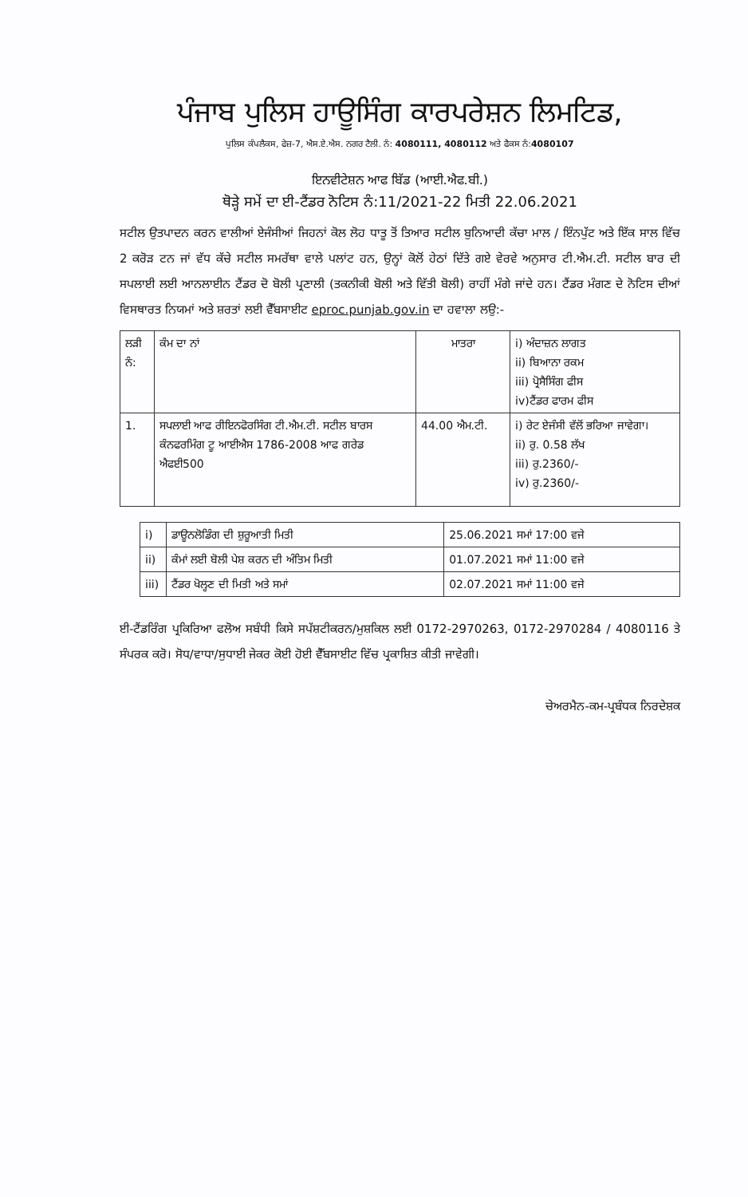ਪੰਜਾਬ ਪੁਲਿਸ ਹਾਊਸਿੰਗ ਕਾਰਪਰੇਸ਼ਨ ਲਿਮਟਿਡ,
ਪੁਲਿਸ ਕੰਪਲੈਕਸ, ਫੇਜ਼-7, ਐਸ.ਏ.ਐਸ. ਨਗਰ ਟੈਲੀ. ਨੰ: 4080111, 4080112 ਅਤੇ ਫੈਕਸ ਨੰ:4080107
ਇਨਵੀਟੇਸ਼ਨ ਆਫ ਬਿੱਡ (ਆਈ.ਐਫ.ਬੀ.)
ਥੋੜ੍ਹੇ ਸਮੇਂ ਦਾ ਈ-ਟੈਂਡਰ ਨੋਟਿਸ ਨੰ:11/2021-22 ਮਿਤੀ 22.06.2021
ਸਟੀਲ ਉਤਪਾਦਨ ਕਰਨ ਵਾਲੀਆਂ ਏਜੰਸੀਆਂ ਜਿਹਨਾਂ ਕੋਲ ਲੋਹ ਧਾਤੂ ਤੋਂ ਤਿਆਰ ਸਟੀਲ ਬੁਨਿਆਦੀ ਕੱਚਾ ਮਾਲ / ਇੰਨਪੁੱਟ ਅਤੇ ਇੱਕ ਸਾਲ ਵਿੱਚ 2 ਕਰੋੜ ਟਨ ਜਾਂ ਵੱਧ ਕੱਚੇ ਸਟੀਲ ਸਮਰੱਥਾ ਵਾਲੇ ਪਲਾਂਟ ਹਨ, ਉਨ੍ਹਾਂ ਕੋਲੋਂ ਹੇਠਾਂ ਦਿੱਤੇ ਗਏ ਵੇਰਵੇ ਅਨੁਸਾਰ ਟੀ.ਐਮ.ਟੀ. ਸਟੀਲ ਬਾਰ ਦੀ ਸਪਲਾਈ ਲਈ ਆਨਲਾਈਨ ਟੈਂਡਰ ਦੋ ਬੋਲੀ ਪ੍ਰਣਾਲੀ (ਤਕਨੀਕੀ ਬੋਲੀ ਅਤੇ ਵਿੱਤੀ ਬੋਲੀ) ਰਾਹੀਂ ਮੰਗੇ ਜਾਂਦੇ ਹਨ। ਟੈਂਡਰ ਮੰਗਣ ਦੇ ਨੋਟਿਸ ਦੀਆਂ ਵਿਸਥਾਰਤ ਨਿਯਮਾਂ ਅਤੇ ਸ਼ਰਤਾਂ ਲਈ ਵੈੱਬਸਾਈਟ eproc.punjab.gov.in ਦਾ ਹਵਾਲਾ ਲਉ:-
| ਲੜੀ ਨੰ: | ਕੰਮ ਦਾ ਨਾਂ | ਮਾਤਰਾ | i) ਅੰਦਾਜ਼ਨ ਲਾਗਤ ii) ਬਿਆਨਾ ਰਕਮ iii) ਪ੍ਰੋਸੈਸਿੰਗ ਫੀਸ iv)ਟੈਂਡਰ ਫਾਰਮ ਫੀਸ |
| --- | --- | --- | --- |
| 1. | ਸਪਲਾਈ ਆਫ ਰੀਇਨਫੋਰਸਿੰਗ ਟੀ.ਐਮ.ਟੀ. ਸਟੀਲ ਬਾਰਸ ਕੰਨਫਰਮਿੰਗ ਟੂ ਆਈਐਸ 1786-2008 ਆਫ ਗਰੇਡ ਐਫਈ500 | 44.00 ਐਮ.ਟੀ. | i) ਰੇਟ ਏਜੰਸੀ ਵੱਲੋਂ ਭਰਿਆ ਜਾਵੇਗਾ। ii) ਰੁ. 0.58 ਲੱਖ iii) ਰੁ.2360/- iv) ਰੁ.2360/- |
| i) | ਡਾਊਨਲੋਡਿੰਗ ਦੀ ਸ਼ੁਰੂਆਤੀ ਮਿਤੀ | 25.06.2021 ਸਮਾਂ 17:00 ਵਜੇ |
| ii) | ਕੰਮਾਂ ਲਈ ਬੋਲੀ ਪੇਸ਼ ਕਰਨ ਦੀ ਅੰਤਿਮ ਮਿਤੀ | 01.07.2021 ਸਮਾਂ 11:00 ਵਜੇ |
| iii) | ਟੈਂਡਰ ਖੋਲ੍ਹਣ ਦੀ ਮਿਤੀ ਅਤੇ ਸਮਾਂ | 02.07.2021 ਸਮਾਂ 11:00 ਵਜੇ |
ਈ-ਟੈਂਡਰਿੰਗ ਪ੍ਰਕਿਰਿਆ ਫਲੋਅ ਸਬੰਧੀ ਕਿਸੇ ਸਪੱਸ਼ਟੀਕਰਨ/ਮੁਸ਼ਕਿਲ ਲਈ 0172-2970263, 0172-2970284 / 4080116 ਤੇ ਸੰਪਰਕ ਕਰੋ। ਸੋਧ/ਵਾਧਾ/ਸੁਧਾਈ ਜੇਕਰ ਕੋਈ ਹੋਈ ਵੈੱਬਸਾਈਟ ਵਿੱਚ ਪ੍ਰਕਾਸ਼ਿਤ ਕੀਤੀ ਜਾਵੇਗੀ।
ਚੇਅਰਮੈਨ-ਕਮ-ਪ੍ਰਬੰਧਕ ਨਿਰਦੇਸ਼ਕ